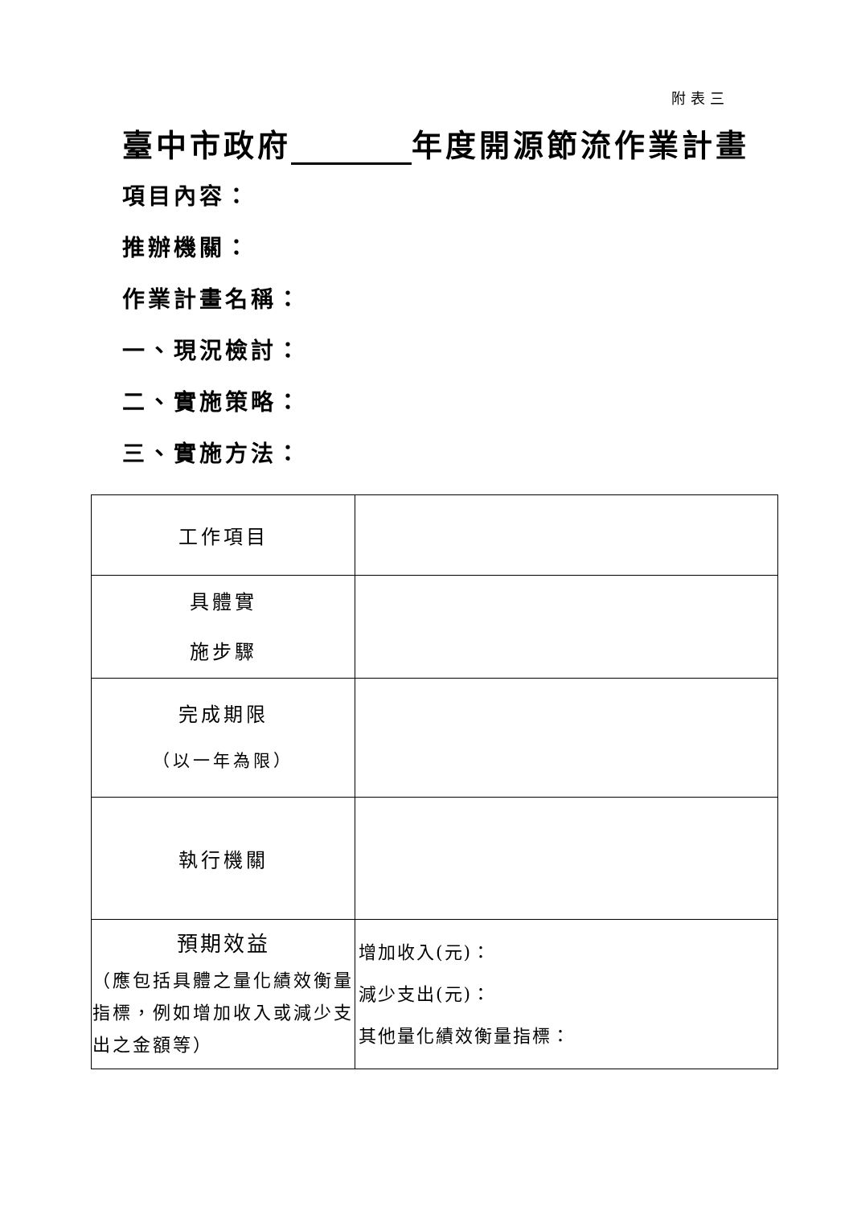附表三
臺中市政府 年度開源節流作業計畫
項目內容：
推辦機關：
作業計畫名稱：
一、現況檢討：
二、實施策略：
三、實施方法：
| 工作項目 | |
| 具體實 施步驟 | |
| 完成期限 （以一年為限） | |
| 執行機關 | |
| 預期效益 （應包括具體之量化績效衡量指標，例如增加收入或減少支出之金額等） | 增加收入(元)： 減少支出(元)： 其他量化績效衡量指標： |